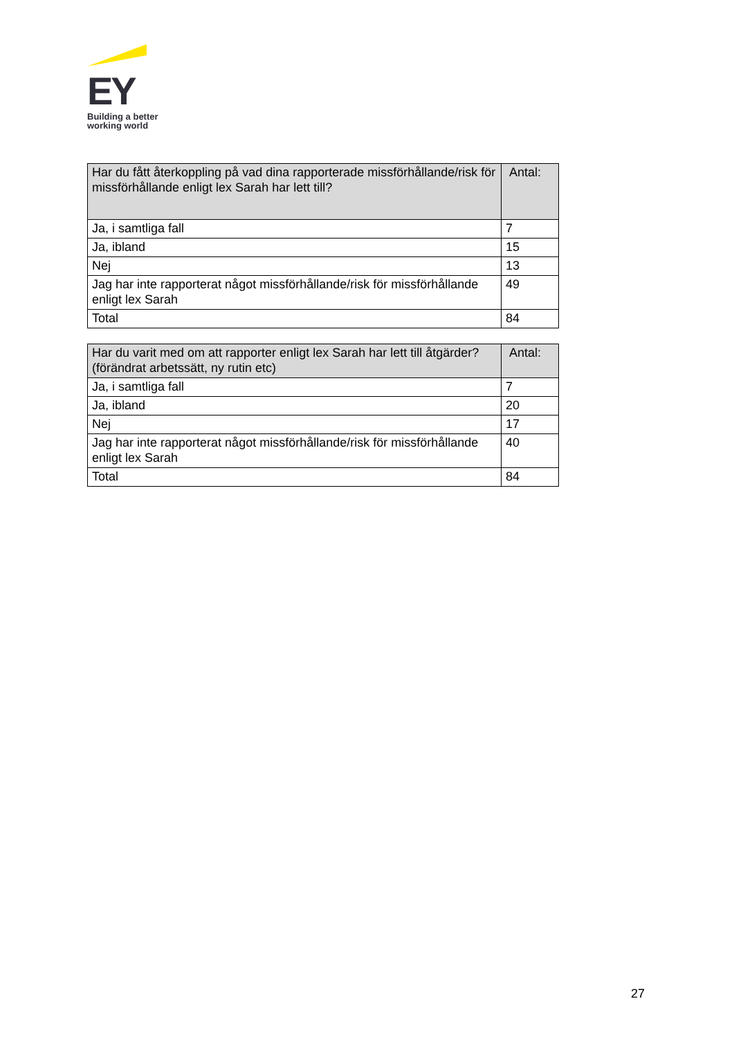EY
Building a better
working world
| Har du fått återkoppling på vad dina rapporterade missförhållande/risk för missförhållande enligt lex Sarah har lett till? | Antal: |
| --- | --- |
| Ja, i samtliga fall | 7 |
| Ja, ibland | 15 |
| Nej | 13 |
| Jag har inte rapporterat något missförhållande/risk för missförhållande enligt lex Sarah | 49 |
| Total | 84 |
| Har du varit med om att rapporter enligt lex Sarah har lett till åtgärder? (förändrat arbetssätt, ny rutin etc) | Antal: |
| --- | --- |
| Ja, i samtliga fall | 7 |
| Ja, ibland | 20 |
| Nej | 17 |
| Jag har inte rapporterat något missförhållande/risk för missförhållande enligt lex Sarah | 40 |
| Total | 84 |
27